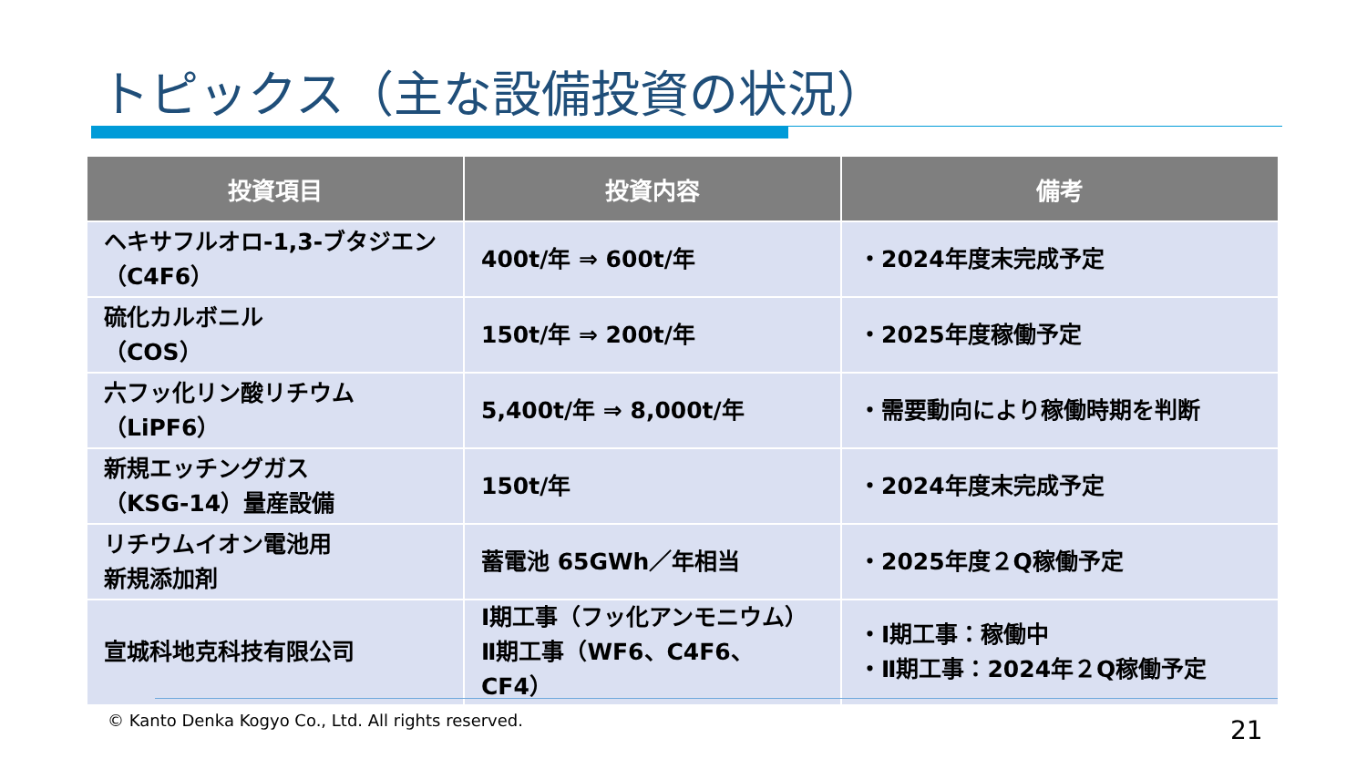トピックス（主な設備投資の状況）
| 投資項目 | 投資内容 | 備考 |
| --- | --- | --- |
| ヘキサフルオロ-1,3-ブタジエン （C4F6） | 400t/年 ⇒ 600t/年 | ・2024年度末完成予定 |
| 硫化カルボニル （COS） | 150t/年 ⇒ 200t/年 | ・2025年度稼働予定 |
| 六フッ化リン酸リチウム （LiPF6） | 5,400t/年 ⇒ 8,000t/年 | ・需要動向により稼働時期を判断 |
| 新規エッチングガス （KSG-14）量産設備 | 150t/年 | ・2024年度末完成予定 |
| リチウムイオン電池用 新規添加剤 | 蓄電池 65GWh／年相当 | ・2025年度２Q稼働予定 |
| 宣城科地克科技有限公司 | Ⅰ期工事（フッ化アンモニウム） Ⅱ期工事（WF6、C4F6、CF4） | ・Ⅰ期工事：稼働中 ・Ⅱ期工事：2024年２Q稼働予定 |
© Kanto Denka Kogyo Co., Ltd. All rights reserved.
21